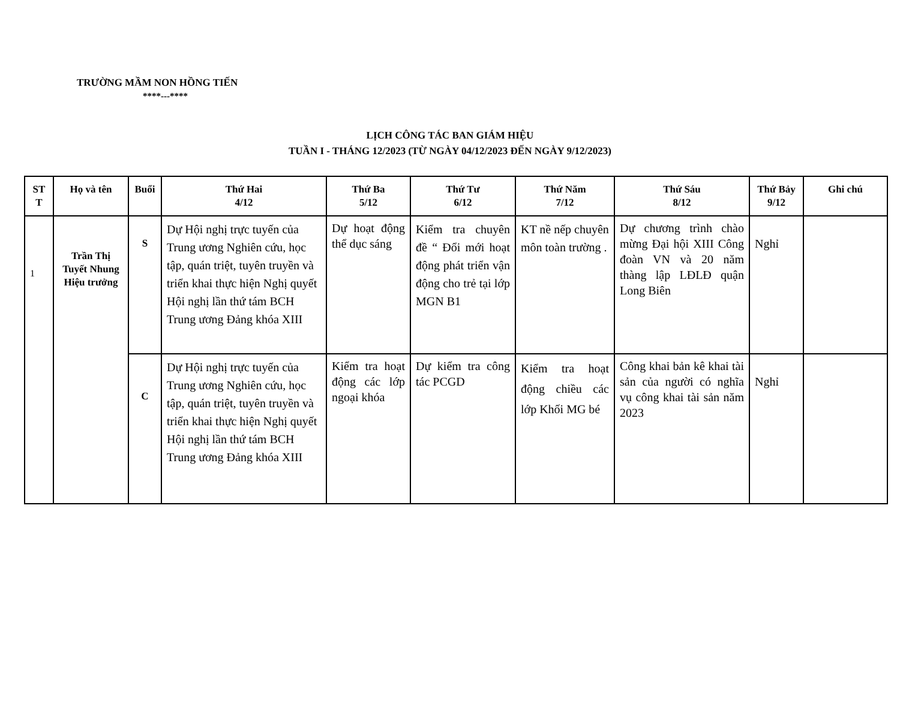TRƯỜNG MẦM NON HỒNG TIẾN
****---****
LỊCH CÔNG TÁC BAN GIÁM HIỆU
TUẦN I - THÁNG 12/2023 (TỪ NGÀY 04/12/2023 ĐẾN NGÀY 9/12/2023)
| ST T | Họ và tên | Buổi | Thứ Hai 4/12 | Thứ Ba 5/12 | Thứ Tư 6/12 | Thứ Năm 7/12 | Thứ Sáu 8/12 | Thứ Bảy 9/12 | Ghi chú |
| --- | --- | --- | --- | --- | --- | --- | --- | --- | --- |
| 1 | Trần Thị Tuyết Nhung Hiệu trưởng | S | Dự Hội nghị trực tuyến của Trung ương Nghiên cứu, học tập, quán triệt, tuyên truyền và triển khai thực hiện Nghị quyết Hội nghị lần thứ tám BCH Trung ương Đảng khóa XIII | Dự hoạt động thể dục sáng | Kiểm tra chuyên đề “ Đổi mới hoạt động phát triển vận động cho trẻ tại lớp MGN B1 | KT nề nếp chuyên môn toàn trường . | Dự chương trình chào mừng Đại hội XIII Công đoàn VN và 20 năm thàng lập LĐLĐ quận Long Biên | Nghỉ | |
| | | C | Dự Hội nghị trực tuyến của Trung ương Nghiên cứu, học tập, quán triệt, tuyên truyền và triển khai thực hiện Nghị quyết Hội nghị lần thứ tám BCH Trung ương Đảng khóa XIII | Kiểm tra hoạt động các lớp ngoại khóa | Dự kiểm tra công tác PCGD | Kiểm tra hoạt động chiều các lớp Khối MG bé | Công khai bản kê khai tài sản của người có nghĩa vụ công khai tài sản năm 2023 | Nghỉ | |